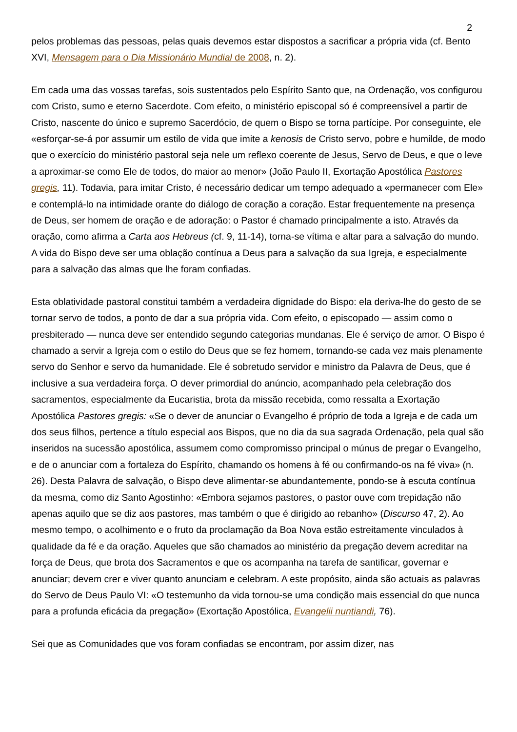2
pelos problemas das pessoas, pelas quais devemos estar dispostos a sacrificar a própria vida (cf. Bento XVI, Mensagem para o Dia Missionário Mundial de 2008, n. 2).
Em cada uma das vossas tarefas, sois sustentados pelo Espírito Santo que, na Ordenação, vos configurou com Cristo, sumo e eterno Sacerdote. Com efeito, o ministério episcopal só é compreensível a partir de Cristo, nascente do único e supremo Sacerdócio, de quem o Bispo se torna partícipe. Por conseguinte, ele «esforçar-se-á por assumir um estilo de vida que imite a kenosis de Cristo servo, pobre e humilde, de modo que o exercício do ministério pastoral seja nele um reflexo coerente de Jesus, Servo de Deus, e que o leve a aproximar-se como Ele de todos, do maior ao menor» (João Paulo II, Exortação Apostólica Pastores gregis, 11). Todavia, para imitar Cristo, é necessário dedicar um tempo adequado a «permanecer com Ele» e contemplá-lo na intimidade orante do diálogo de coração a coração. Estar frequentemente na presença de Deus, ser homem de oração e de adoração: o Pastor é chamado principalmente a isto. Através da oração, como afirma a Carta aos Hebreus (cf. 9, 11-14), torna-se vítima e altar para a salvação do mundo. A vida do Bispo deve ser uma oblação contínua a Deus para a salvação da sua Igreja, e especialmente para a salvação das almas que lhe foram confiadas.
Esta oblatividade pastoral constitui também a verdadeira dignidade do Bispo: ela deriva-lhe do gesto de se tornar servo de todos, a ponto de dar a sua própria vida. Com efeito, o episcopado — assim como o presbiterado — nunca deve ser entendido segundo categorias mundanas. Ele é serviço de amor. O Bispo é chamado a servir a Igreja com o estilo do Deus que se fez homem, tornando-se cada vez mais plenamente servo do Senhor e servo da humanidade. Ele é sobretudo servidor e ministro da Palavra de Deus, que é inclusive a sua verdadeira força. O dever primordial do anúncio, acompanhado pela celebração dos sacramentos, especialmente da Eucaristia, brota da missão recebida, como ressalta a Exortação Apostólica Pastores gregis: «Se o dever de anunciar o Evangelho é próprio de toda a Igreja e de cada um dos seus filhos, pertence a título especial aos Bispos, que no dia da sua sagrada Ordenação, pela qual são inseridos na sucessão apostólica, assumem como compromisso principal o múnus de pregar o Evangelho, e de o anunciar com a fortaleza do Espírito, chamando os homens à fé ou confirmando-os na fé viva» (n. 26). Desta Palavra de salvação, o Bispo deve alimentar-se abundantemente, pondo-se à escuta contínua da mesma, como diz Santo Agostinho: «Embora sejamos pastores, o pastor ouve com trepidação não apenas aquilo que se diz aos pastores, mas também o que é dirigido ao rebanho» (Discurso 47, 2). Ao mesmo tempo, o acolhimento e o fruto da proclamação da Boa Nova estão estreitamente vinculados à qualidade da fé e da oração. Aqueles que são chamados ao ministério da pregação devem acreditar na força de Deus, que brota dos Sacramentos e que os acompanha na tarefa de santificar, governar e anunciar; devem crer e viver quanto anunciam e celebram. A este propósito, ainda são actuais as palavras do Servo de Deus Paulo VI: «O testemunho da vida tornou-se uma condição mais essencial do que nunca para a profunda eficácia da pregação» (Exortação Apostólica, Evangelii nuntiandi, 76).
Sei que as Comunidades que vos foram confiadas se encontram, por assim dizer, nas